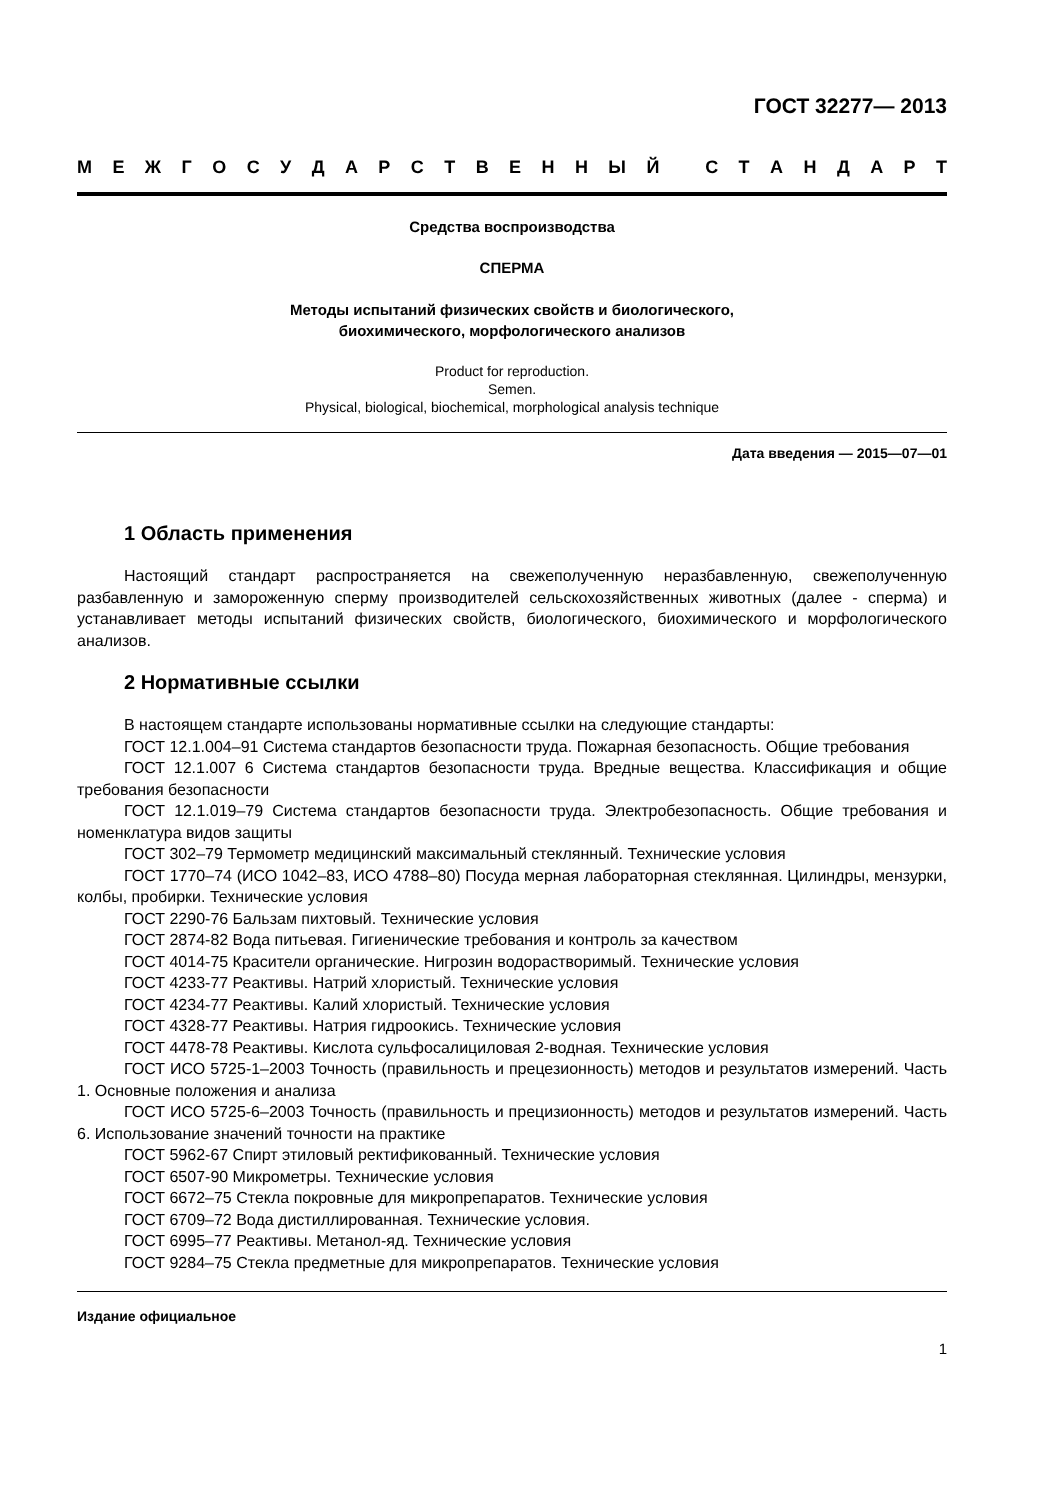ГОСТ 32277— 2013
МЕЖГОСУДАРСТВЕННЫЙ СТАНДАРТ
Средства воспроизводства
СПЕРМА
Методы испытаний физических свойств и биологического,
биохимического, морфологического анализов
Product for reproduction.
Semen.
Physical, biological, biochemical, morphological analysis technique
Дата введения — 2015—07—01
1 Область применения
Настоящий стандарт распространяется на свежеполученную неразбавленную, свежеполученную разбавленную и замороженную сперму производителей сельскохозяйственных животных (далее - сперма) и устанавливает методы испытаний физических свойств, биологического, биохимического и морфологического анализов.
2 Нормативные ссылки
В настоящем стандарте использованы нормативные ссылки на следующие стандарты:
ГОСТ 12.1.004–91 Система стандартов безопасности труда. Пожарная безопасность. Общие требования
ГОСТ 12.1.007 6 Система стандартов безопасности труда. Вредные вещества. Классификация и общие требования безопасности
ГОСТ 12.1.019–79 Система стандартов безопасности труда. Электробезопасность. Общие требования и номенклатура видов защиты
ГОСТ 302–79 Термометр медицинский максимальный стеклянный. Технические условия
ГОСТ 1770–74 (ИСО 1042–83, ИСО 4788–80) Посуда мерная лабораторная стеклянная. Цилиндры, мензурки, колбы, пробирки. Технические условия
ГОСТ 2290-76 Бальзам пихтовый. Технические условия
ГОСТ 2874-82 Вода питьевая. Гигиенические требования и контроль за качеством
ГОСТ 4014-75 Красители органические. Нигрозин водорастворимый. Технические условия
ГОСТ 4233-77 Реактивы. Натрий хлористый. Технические условия
ГОСТ 4234-77 Реактивы. Калий хлористый. Технические условия
ГОСТ 4328-77 Реактивы. Натрия гидроокись. Технические условия
ГОСТ 4478-78 Реактивы. Кислота сульфосалициловая 2-водная. Технические условия
ГОСТ ИСО 5725-1–2003 Точность (правильность и прецезионность) методов и результатов измерений. Часть 1. Основные положения и анализа
ГОСТ ИСО 5725-6–2003 Точность (правильность и прецизионность) методов и результатов измерений. Часть 6. Использование значений точности на практике
ГОСТ 5962-67 Спирт этиловый ректификованный. Технические условия
ГОСТ 6507-90 Микрометры. Технические условия
ГОСТ 6672–75 Стекла покровные для микропрепаратов. Технические условия
ГОСТ 6709–72 Вода дистиллированная. Технические условия.
ГОСТ 6995–77 Реактивы. Метанол-яд. Технические условия
ГОСТ 9284–75 Стекла предметные для микропрепаратов. Технические условия
Издание официальное
1